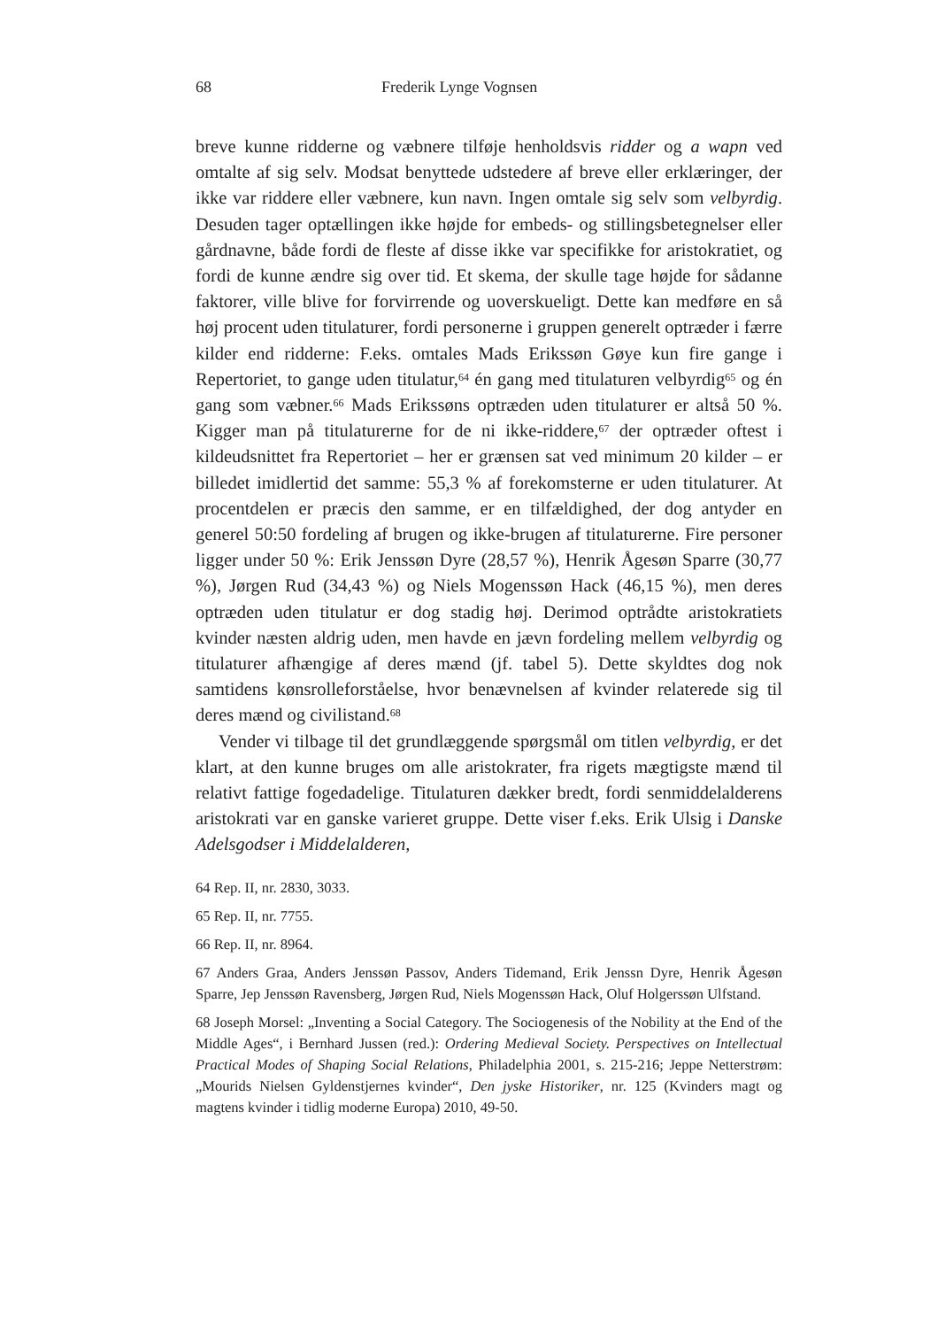68 Frederik Lynge Vognsen
breve kunne ridderne og væbnere tilføje henholdsvis ridder og a wapn ved omtalte af sig selv. Modsat benyttede udstedere af breve eller erklæringer, der ikke var riddere eller væbnere, kun navn. Ingen omtale sig selv som velbyrdig. Desuden tager optællingen ikke højde for embeds- og stillingsbetegnelser eller gårdnavne, både fordi de fleste af disse ikke var specifikke for aristokratiet, og fordi de kunne ændre sig over tid. Et skema, der skulle tage højde for sådanne faktorer, ville blive for forvirrende og uoverskueligt. Dette kan medføre en så høj procent uden titulaturer, fordi personerne i gruppen generelt optræder i færre kilder end ridderne: F.eks. omtales Mads Erikssøn Gøye kun fire gange i Repertoriet, to gange uden titulatur,<sup>64</sup> én gang med titulaturen velbyrdig<sup>65</sup> og én gang som væbner.<sup>66</sup> Mads Erikssøns optræden uden titulaturer er altså 50 %. Kigger man på titulaturerne for de ni ikke-riddere,<sup>67</sup> der optræder oftest i kildeudsnittet fra Repertoriet – her er grænsen sat ved minimum 20 kilder – er billedet imidlertid det samme: 55,3 % af forekomsterne er uden titulaturer. At procentdelen er præcis den samme, er en tilfældighed, der dog antyder en generel 50:50 fordeling af brugen og ikke-brugen af titulaturerne. Fire personer ligger under 50 %: Erik Jenssøn Dyre (28,57 %), Henrik Ågesøn Sparre (30,77 %), Jørgen Rud (34,43 %) og Niels Mogenssøn Hack (46,15 %), men deres optræden uden titulatur er dog stadig høj. Derimod optrådte aristokratiets kvinder næsten aldrig uden, men havde en jævn fordeling mellem velbyrdig og titulaturer afhængige af deres mænd (jf. tabel 5). Dette skyldtes dog nok samtidens kønsrolleforståelse, hvor benævnelsen af kvinder relaterede sig til deres mænd og civilistand.<sup>68</sup>
Vender vi tilbage til det grundlæggende spørgsmål om titlen velbyrdig, er det klart, at den kunne bruges om alle aristokrater, fra rigets mægtigste mænd til relativt fattige fogedadelige. Titulaturen dækker bredt, fordi senmiddelalderens aristokrati var en ganske varieret gruppe. Dette viser f.eks. Erik Ulsig i Danske Adelsgodser i Middelalderen,
64 Rep. II, nr. 2830, 3033.
65 Rep. II, nr. 7755.
66 Rep. II, nr. 8964.
67 Anders Graa, Anders Jenssøn Passov, Anders Tidemand, Erik Jenssn Dyre, Henrik Ågesøn Sparre, Jep Jenssøn Ravensberg, Jørgen Rud, Niels Mogenssøn Hack, Oluf Holgerssøn Ulfstand.
68 Joseph Morsel: „Inventing a Social Category. The Sociogenesis of the Nobility at the End of the Middle Ages“, i Bernhard Jussen (red.): Ordering Medieval Society. Perspectives on Intellectual Practical Modes of Shaping Social Relations, Philadelphia 2001, s. 215-216; Jeppe Netterstrøm: „Mourids Nielsen Gyldenstjernes kvinder“, Den jyske Historiker, nr. 125 (Kvinders magt og magtens kvinder i tidlig moderne Europa) 2010, 49-50.